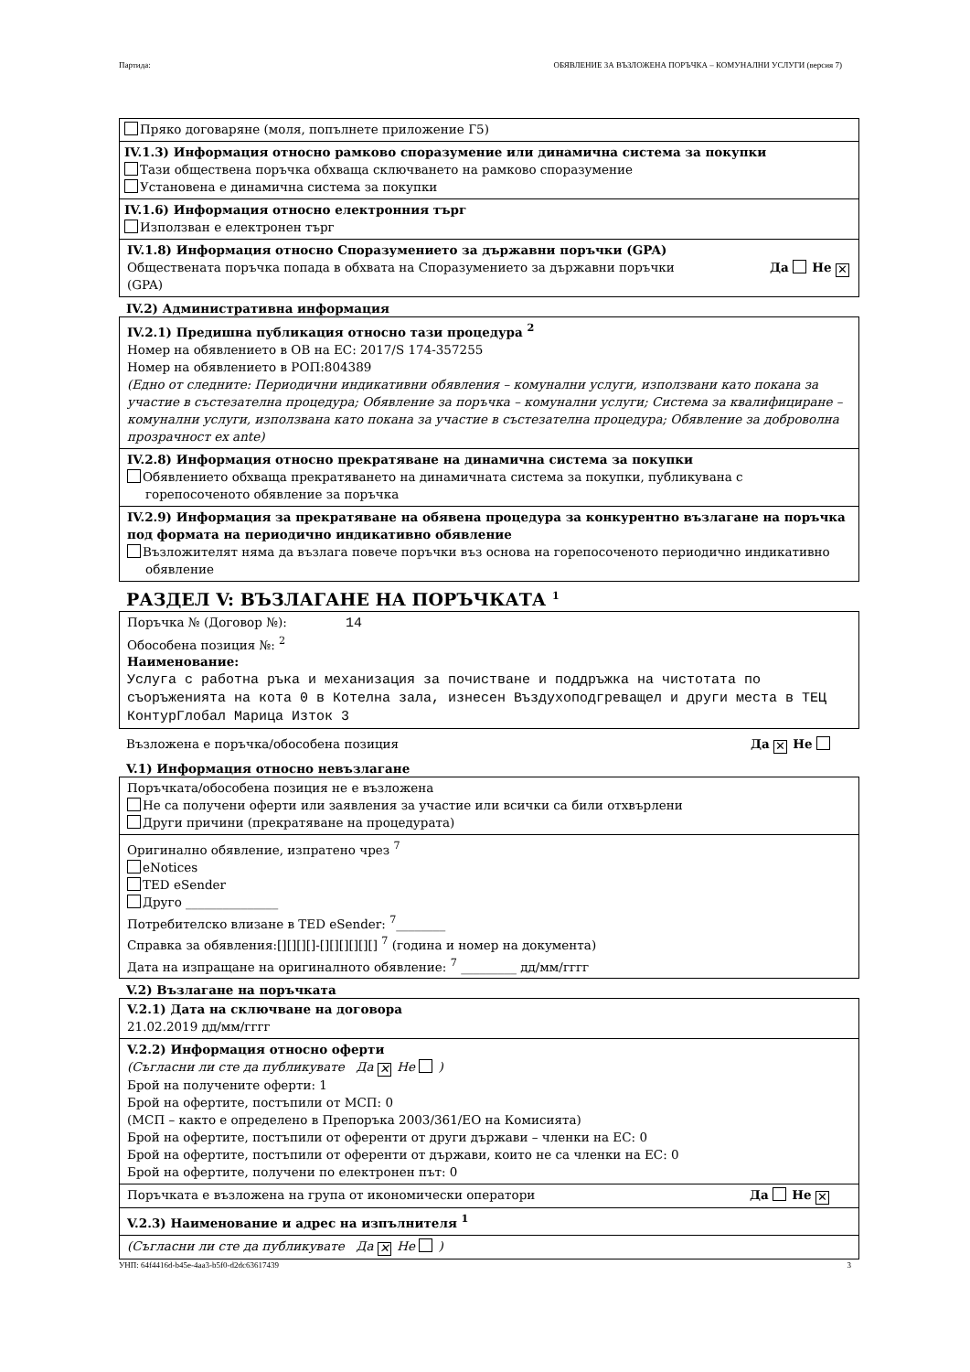Партида: ОБЯВЛЕНИЕ ЗА ВЪЗЛОЖЕНА ПОРЪЧКА – КОМУНАЛНИ УСЛУГИ (версия 7)
Пряко договаряне (моля, попълнете приложение Г5)
IV.1.3) Информация относно рамково споразумение или динамична система за покупки
Тази обществена поръчка обхваща сключването на рамково споразумение
Установена е динамична система за покупки
IV.1.6) Информация относно електронния търг
Използван е електронен търг
IV.1.8) Информация относно Споразумението за държавни поръчки (GPA)
Обществената поръчка попада в обхвата на Споразумението за държавни поръчки
(GPA) Да Не ✕
IV.2) Административна информация
IV.2.1) Предишна публикация относно тази процедура <sup>2</sup>
Номер на обявлението в ОВ на ЕС: 2017/S 174-357255
Номер на обявлението в РОП:804389
(Едно от следните: Периодични индикативни обявления – комунални услуги, използвани като покана за участие в състезателна процедура; Обявление за поръчка – комунални услуги; Система за квалифициране – комунални услуги, използвана като покана за участие в състезателна процедура; Обявление за доброволна прозрачност ex ante)
IV.2.8) Информация относно прекратяване на динамична система за покупки
Обявлението обхваща прекратяването на динамичната система за покупки, публикувана с горепосоченото обявление за поръчка
IV.2.9) Информация за прекратяване на обявена процедура за конкурентно възлагане на поръчка под формата на периодично индикативно обявление
Възложителят няма да възлага повече поръчки въз основа на горепосоченото периодично индикативно обявление
РАЗДЕЛ V: ВЪЗЛАГАНЕ НА ПОРЪЧКАТА <sup>1</sup>
Поръчка № (Договор №): 14
Обособена позиция №: <sup>2</sup>
Наименование:
Услуга с работна ръка и механизация за почистване и поддръжка на чистотата по съоръженията на кота 0 в Котелна зала, изнесен Въздухоподгреващел и други места в ТЕЦ КонтурГлобал Марица Изток 3
Възложена е поръчка/обособена позиция Да ✕ Не
V.1) Информация относно невъзлагане
Поръчката/обособена позиция не е възложена
Не са получени оферти или заявления за участие или всички са били отхвърлени
Други причини (прекратяване на процедурата)
Оригинално обявление, изпратено чрез <sup>7</sup>
eNotices
TED eSender
Друго _______________
Потребителско влизане в TED eSender: <sup>7</sup>________
Справка за обявления:[][][][]-[][][][][][] <sup>7</sup> (година и номер на документа)
Дата на изпращане на оригиналното обявление: <sup>7</sup> _________ дд/мм/гггг
V.2) Възлагане на поръчката
V.2.1) Дата на сключване на договора
21.02.2019 дд/мм/гггг
V.2.2) Информация относно оферти
(Съгласни ли сте да публикувате Да ✕ Не )
Брой на получените оферти: 1
Брой на офертите, постъпили от МСП: 0
(МСП – както е определено в Препоръка 2003/361/ЕО на Комисията)
Брой на офертите, постъпили от оференти от други държави – членки на ЕС: 0
Брой на офертите, постъпили от оференти от държави, които не са членки на ЕС: 0
Брой на офертите, получени по електронен път: 0
Поръчката е възложена на група от икономически оператори Да Не ✕
V.2.3) Наименование и адрес на изпълнителя <sup>1</sup>
(Съгласни ли сте да публикувате Да ✕ Не )
УНП: 64f4416d-b45e-4aa3-b5f0-d2dc63617439 3